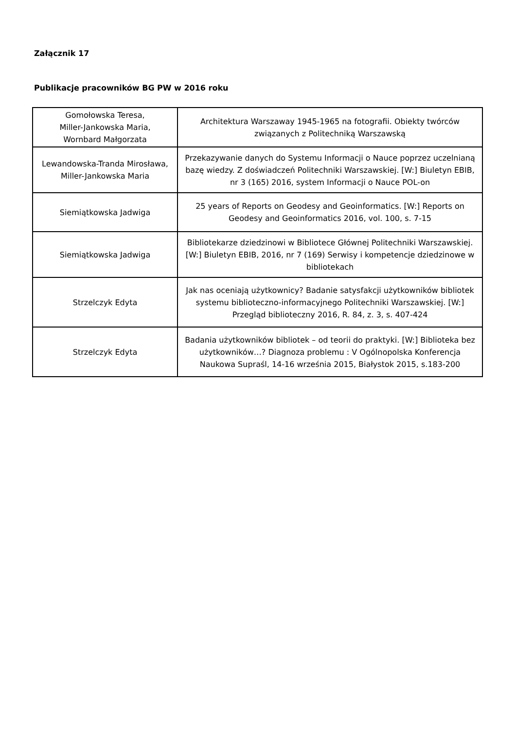Załącznik 17
Publikacje pracowników BG PW w 2016 roku
| Gomołowska Teresa, Miller-Jankowska Maria, Wornbard Małgorzata | Architektura Warszaway 1945-1965 na fotografii. Obiekty twórców związanych z Politechniką Warszawską |
| Lewandowska-Tranda Mirosława, Miller-Jankowska Maria | Przekazywanie danych do Systemu Informacji o Nauce poprzez uczelnianą bazę wiedzy. Z doświadczeń Politechniki Warszawskiej. [W:] Biuletyn EBIB, nr 3 (165) 2016, system Informacji o Nauce POL-on |
| Siemiątkowska Jadwiga | 25 years of Reports on Geodesy and Geoinformatics. [W:] Reports on Geodesy and Geoinformatics 2016, vol. 100, s. 7-15 |
| Siemiątkowska Jadwiga | Bibliotekarze dziedzinowi w Bibliotece Głównej Politechniki Warszawskiej. [W:] Biuletyn EBIB, 2016, nr 7 (169) Serwisy i kompetencje dziedzinowe w bibliotekach |
| Strzelczyk Edyta | Jak nas oceniają użytkownicy? Badanie satysfakcji użytkowników bibliotek systemu biblioteczno-informacyjnego Politechniki Warszawskiej. [W:] Przegląd biblioteczny 2016, R. 84, z. 3, s. 407-424 |
| Strzelczyk Edyta | Badania użytkowników bibliotek – od teorii do praktyki. [W:] Biblioteka bez użytkowników…? Diagnoza problemu : V Ogólnopolska Konferencja Naukowa Supraśl, 14-16 września 2015, Białystok 2015, s.183-200 |